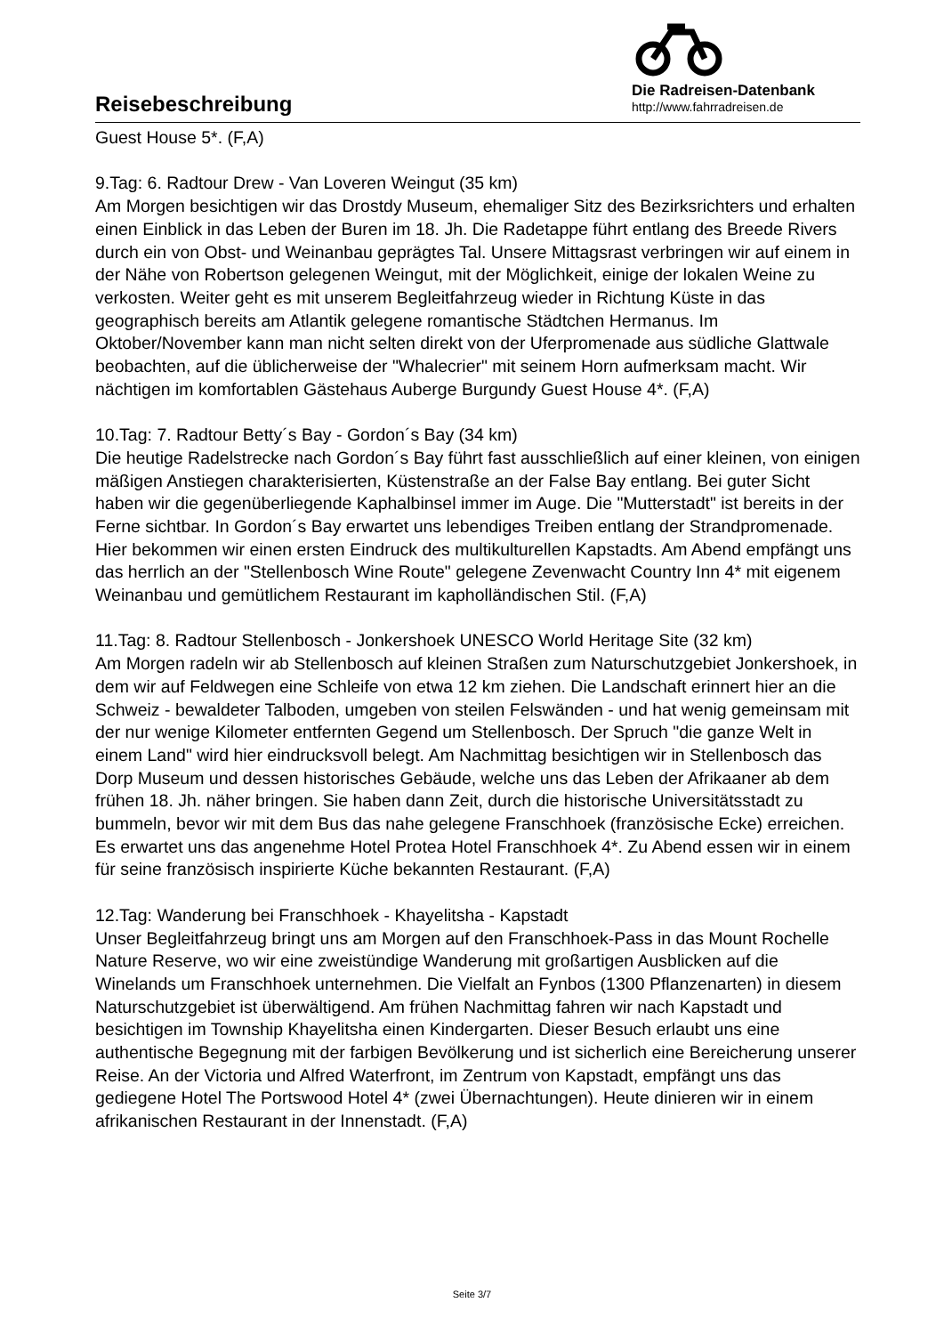Reisebeschreibung
Die Radreisen-Datenbank
http://www.fahrradreisen.de
Guest House 5*. (F,A)
9.Tag: 6. Radtour Drew - Van Loveren Weingut (35 km)
Am Morgen besichtigen wir das Drostdy Museum, ehemaliger Sitz des Bezirksrichters und erhalten einen Einblick in das Leben der Buren im 18. Jh. Die Radetappe führt entlang des Breede Rivers durch ein von Obst- und Weinanbau geprägtes Tal. Unsere Mittagsrast verbringen wir auf einem in der Nähe von Robertson gelegenen Weingut, mit der Möglichkeit, einige der lokalen Weine zu verkosten. Weiter geht es mit unserem Begleitfahrzeug wieder in Richtung Küste in das geographisch bereits am Atlantik gelegene romantische Städtchen Hermanus. Im Oktober/November kann man nicht selten direkt von der Uferpromenade aus südliche Glattwale beobachten, auf die üblicherweise der "Whalecrier" mit seinem Horn aufmerksam macht. Wir nächtigen im komfortablen Gästehaus Auberge Burgundy Guest House 4*. (F,A)
10.Tag: 7. Radtour Betty´s Bay - Gordon´s Bay (34 km)
Die heutige Radelstrecke nach Gordon´s Bay führt fast ausschließlich auf einer kleinen, von einigen mäßigen Anstiegen charakterisierten, Küstenstraße an der False Bay entlang. Bei guter Sicht haben wir die gegenüberliegende Kaphalbinsel immer im Auge. Die "Mutterstadt" ist bereits in der Ferne sichtbar. In Gordon´s Bay erwartet uns lebendiges Treiben entlang der Strandpromenade. Hier bekommen wir einen ersten Eindruck des multikulturellen Kapstadts. Am Abend empfängt uns das herrlich an der "Stellenbosch Wine Route" gelegene Zevenwacht Country Inn 4* mit eigenem Weinanbau und gemütlichem Restaurant im kapholländischen Stil. (F,A)
11.Tag: 8. Radtour Stellenbosch - Jonkershoek UNESCO World Heritage Site (32 km)
Am Morgen radeln wir ab Stellenbosch auf kleinen Straßen zum Naturschutzgebiet Jonkershoek, in dem wir auf Feldwegen eine Schleife von etwa 12 km ziehen. Die Landschaft erinnert hier an die Schweiz - bewaldeter Talboden, umgeben von steilen Felswänden - und hat wenig gemeinsam mit der nur wenige Kilometer entfernten Gegend um Stellenbosch. Der Spruch "die ganze Welt in einem Land" wird hier eindrucksvoll belegt. Am Nachmittag besichtigen wir in Stellenbosch das Dorp Museum und dessen historisches Gebäude, welche uns das Leben der Afrikaaner ab dem frühen 18. Jh. näher bringen. Sie haben dann Zeit, durch die historische Universitätsstadt zu bummeln, bevor wir mit dem Bus das nahe gelegene Franschhoek (französische Ecke) erreichen. Es erwartet uns das angenehme Hotel Protea Hotel Franschhoek 4*. Zu Abend essen wir in einem für seine französisch inspirierte Küche bekannten Restaurant. (F,A)
12.Tag: Wanderung bei Franschhoek - Khayelitsha - Kapstadt
Unser Begleitfahrzeug bringt uns am Morgen auf den Franschhoek-Pass in das Mount Rochelle Nature Reserve, wo wir eine zweistündige Wanderung mit großartigen Ausblicken auf die Winelands um Franschhoek unternehmen. Die Vielfalt an Fynbos (1300 Pflanzenarten) in diesem Naturschutzgebiet ist überwältigend. Am frühen Nachmittag fahren wir nach Kapstadt und besichtigen im Township Khayelitsha einen Kindergarten. Dieser Besuch erlaubt uns eine authentische Begegnung mit der farbigen Bevölkerung und ist sicherlich eine Bereicherung unserer Reise. An der Victoria und Alfred Waterfront, im Zentrum von Kapstadt, empfängt uns das gediegene Hotel The Portswood Hotel 4* (zwei Übernachtungen). Heute dinieren wir in einem afrikanischen Restaurant in der Innenstadt. (F,A)
Seite 3/7